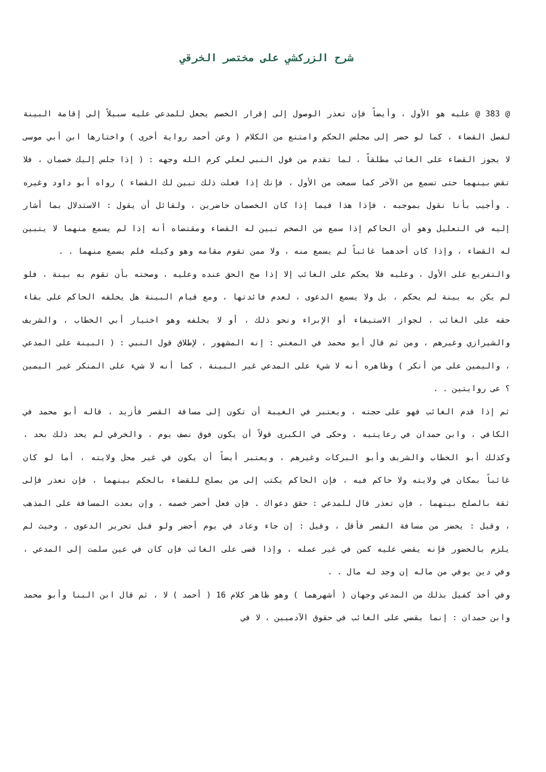شرح الزركشي على مختصر الخرقي
@ 383 @ عليه هو الأول ، وأيضاً فإن تعذر الوصول إلى إقرار الخصم يجعل للمدعي عليه سبيلاً إلى إقامة البينة لفصل القضاء ، كما لو حضر إلى مجلس الحكم وامتنع من الكلام ( وعن أحمد رواية أخرى ) واختارها ابن أبي موسى لا يجوز القضاء على الغائب مطلقاً ، لما تقدم من قول النبي لعلي كرم الله وجهه : ( إذا جلس إليك خصمان ، فلا تقض بينهما حتى تسمع من الآخر كما سمعت من الأول ، فإنك إذا فعلت ذلك تبين لك القضاء ) رواه أبو داود وغيره . وأجيب بأنا نقول بموجبه ، فإذا هذا فيما إذا كان الخصمان حاضرين ، ولقائل أن يقول : الاستدلال بما أشار إليه في التعليل وهو أن الحاكم إذا سمع من الصخم تبين له القضاء ومقتضاه أنه إذا لم يسمع منهما لا يتبين له القضاء ، وإذا كان أحدهما غائباً لم يسمع منه ، ولا ممن تقوم مقامه وهو وكيله فلم يسمع منهما . .
والتفريع على الأول ، وعليه فلا يحكم على الغائب إلا إذا صح الحق عنده وعليه ، وصحته بأن تقوم به بينة ، فلو لم يكن به بينة لم يحكم ، بل ولا يسمع الدعوى ، لعدم فائدتها ، ومع قيام البينة هل يحلفه الحاكم على بقاء حقه على الغائب ، لجواز الاستيفاء أو الإبراء ونحو ذلك ، أو لا يحلفه وهو اختيار أبي الخطاب ، والشريف والشيرازي وغيرهم ، ومن ثم قال أبو محمد في المغني : إنه المشهور ، لإطلاق قول النبي : ( البينة على المدعي ، واليمين على من أنكر ) وظاهره أنه لا شيء على المدعي غير البينة ، كما أنه لا شيء على المنكر غير اليمين ؟ عى روايتين . .
ثم إذا قدم الغائب فهو على حجته ، ويعتبر في الغيبة أن تكون إلى مسافة القصر فأزيد ، قاله أبو محمد في الكافي ، وابن حمدان في رعايتيه ، وحكى في الكبرى قولاً أن يكون فوق نصف يوم ، والخرقي لم يحد ذلك بحد ، وكذلك أبو الخطاب والشريف وأبو البركات وغيرهم ، ويعتبر أيضاً أن يكون في غير محل ولايته ، أما لو كان غائباً بمكان في ولايته ولا حاكم فيه ، فإن الحاكم يكتب إلى من يصلح للقضاء بالحكم بينهما ، فإن تعذر فإلى ثقة بالصلح بينهما ، فإن تعذر قال للمدعي : حقق دعواك . فإن فعل أحضر خصمه ، وإن بعدت المسافة على المذهب ، وقيل : يحضر من مسافة القصر فأقل ، وقيل : إن جاء وعاد في يوم أحضر ولو قبل تحرير الدعوى ، وحيث لم يلزم بالحضور فإنه يقضي عليه كمن في غير عمله ، وإذا قضى على الغائب فإن كان في عين سلمت إلى المدعي ، وفي دين يوفي من ماله إن وجد له مال . .
وفي أخذ كفيل بذلك من المدعي وجهان ( أشهرهما ) وهو ظاهر كلام 16 ( أحمد ) لا ، ثم قال ابن البنا وأبو محمد وابن حمدان : إنما يقضي على الغائب في حقوق الآدميين ، لا في